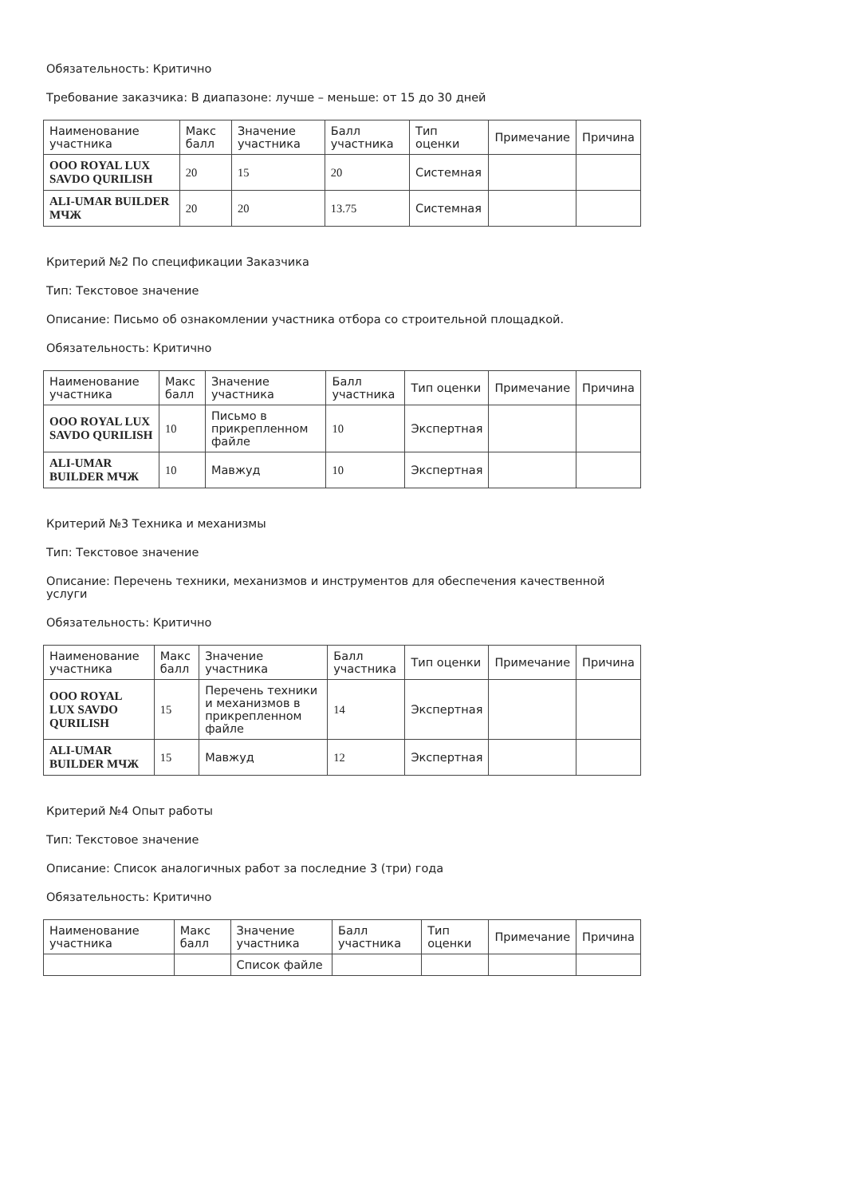Обязательность: Критично
Требование заказчика: В диапазоне: лучше – меньше: от 15 до 30 дней
| Наименование участника | Макс балл | Значение участника | Балл участника | Тип оценки | Примечание | Причина |
| --- | --- | --- | --- | --- | --- | --- |
| OOO ROYAL LUX SAVDO QURILISH | 20 | 15 | 20 | Системная | | |
| ALI-UMAR BUILDER МЧЖ | 20 | 20 | 13.75 | Системная | | |
Критерий №2 По спецификации Заказчика
Тип: Текстовое значение
Описание: Письмо об ознакомлении участника отбора со строительной площадкой.
Обязательность: Критично
| Наименование участника | Макс балл | Значение участника | Балл участника | Тип оценки | Примечание | Причина |
| --- | --- | --- | --- | --- | --- | --- |
| OOO ROYAL LUX SAVDO QURILISH | 10 | Письмо в прикрепленном файле | 10 | Экспертная | | |
| ALI-UMAR BUILDER МЧЖ | 10 | Мавжуд | 10 | Экспертная | | |
Критерий №3 Техника и механизмы
Тип: Текстовое значение
Описание: Перечень техники, механизмов и инструментов для обеспечения качественной услуги
Обязательность: Критично
| Наименование участника | Макс балл | Значение участника | Балл участника | Тип оценки | Примечание | Причина |
| --- | --- | --- | --- | --- | --- | --- |
| OOO ROYAL LUX SAVDO QURILISH | 15 | Перечень техники и механизмов в прикрепленном файле | 14 | Экспертная | | |
| ALI-UMAR BUILDER МЧЖ | 15 | Мавжуд | 12 | Экспертная | | |
Критерий №4 Опыт работы
Тип: Текстовое значение
Описание: Список аналогичных работ за последние 3 (три) года
Обязательность: Критично
| Наименование участника | Макс балл | Значение участника | Балл участника | Тип оценки | Примечание | Причина |
| --- | --- | --- | --- | --- | --- | --- |
| | | Список файле | | | | |